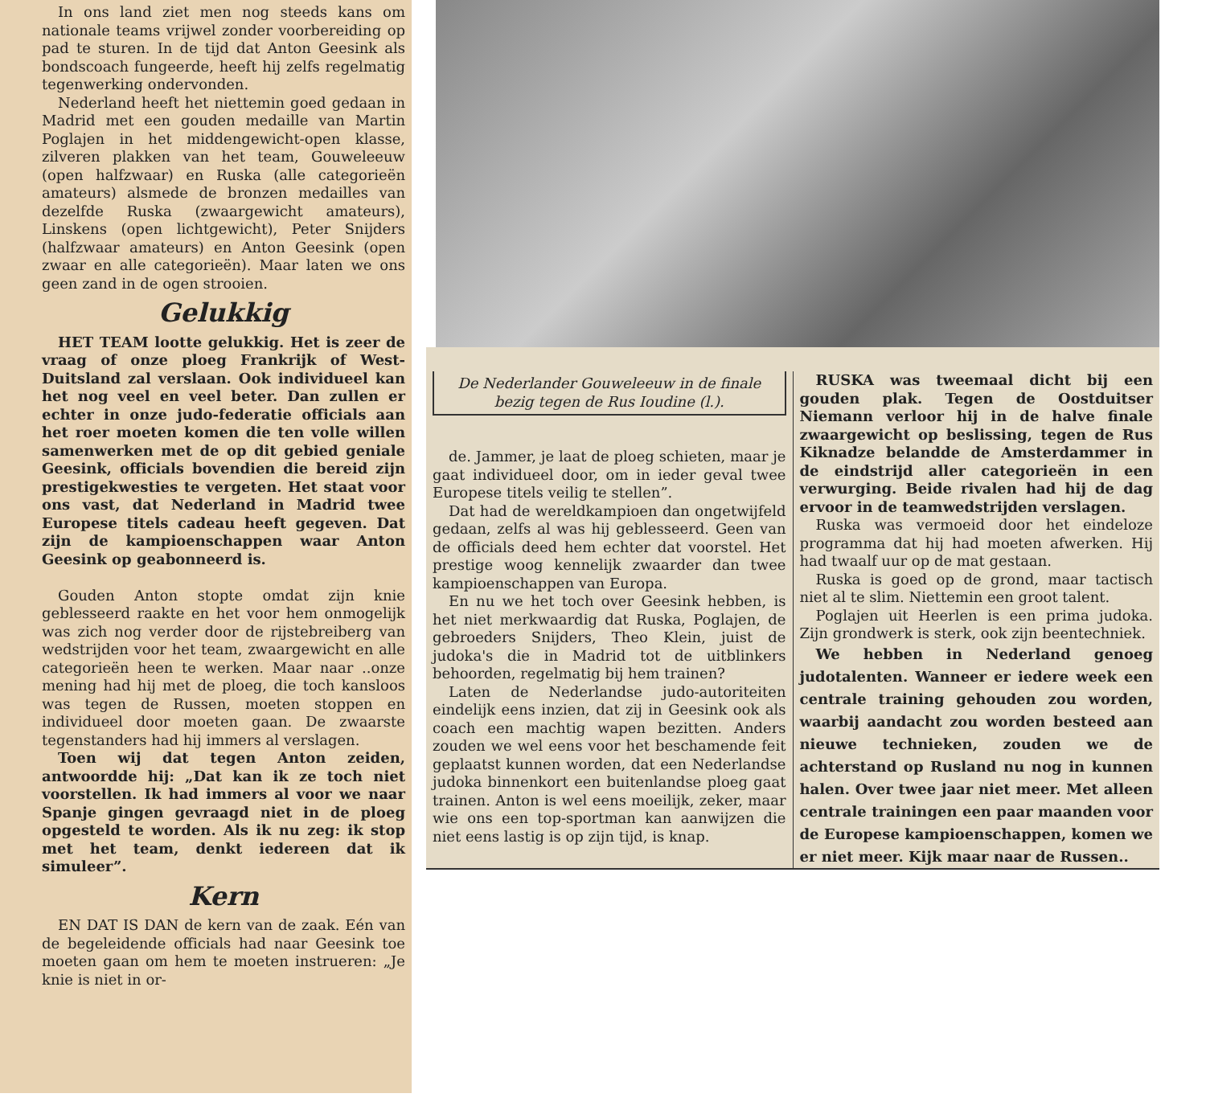In ons land ziet men nog steeds kans om nationale teams vrijwel zonder voorbereiding op pad te sturen. In de tijd dat Anton Geesink als bondscoach fungeerde, heeft hij zelfs regelmatig tegenwerking ondervonden.
Nederland heeft het niettemin goed gedaan in Madrid met een gouden medaille van Martin Poglajen in het middengewicht-open klasse, zilveren plakken van het team, Gouweleeuw (open halfzwaar) en Ruska (alle categorieën amateurs) alsmede de bronzen medailles van dezelfde Ruska (zwaargewicht amateurs), Linskens (open lichtgewicht), Peter Snijders (halfzwaar amateurs) en Anton Geesink (open zwaar en alle categorieën). Maar laten we ons geen zand in de ogen strooien.
Gelukkig
HET TEAM lootte gelukkig. Het is zeer de vraag of onze ploeg Frankrijk of West-Duitsland zal verslaan. Ook individueel kan het nog veel en veel beter. Dan zullen er echter in onze judo-federatie officials aan het roer moeten komen die ten volle willen samenwerken met de op dit gebied geniale Geesink, officials bovendien die bereid zijn prestigekwesties te vergeten. Het staat voor ons vast, dat Nederland in Madrid twee Europese titels cadeau heeft gegeven. Dat zijn de kampioenschappen waar Anton Geesink op geabonneerd is.
Gouden Anton stopte omdat zijn knie geblesseerd raakte en het voor hem onmogelijk was zich nog verder door de rijstebreiberg van wedstrijden voor het team, zwaargewicht en alle categorieën heen te werken. Maar naar ..onze mening had hij met de ploeg, die toch kansloos was tegen de Russen, moeten stoppen en individueel door moeten gaan. De zwaarste tegenstanders had hij immers al verslagen.
Toen wij dat tegen Anton zeiden, antwoordde hij: „Dat kan ik ze toch niet voorstellen. Ik had immers al voor we naar Spanje gingen gevraagd niet in de ploeg opgesteld te worden. Als ik nu zeg: ik stop met het team, denkt iedereen dat ik simuleer”.
Kern
EN DAT IS DAN de kern van de zaak. Eén van de begeleidende officials had naar Geesink toe moeten gaan om hem te moeten instrueren: „Je knie is niet in or-
De Nederlander Gouweleeuw in de finale bezig tegen de Rus Ioudine (l.).
de. Jammer, je laat de ploeg schieten, maar je gaat individueel door, om in ieder geval twee Europese titels veilig te stellen”.
Dat had de wereldkampioen dan ongetwijfeld gedaan, zelfs al was hij geblesseerd. Geen van de officials deed hem echter dat voorstel. Het prestige woog kennelijk zwaarder dan twee kampioenschappen van Europa.
En nu we het toch over Geesink hebben, is het niet merkwaardig dat Ruska, Poglajen, de gebroeders Snijders, Theo Klein, juist de judoka's die in Madrid tot de uitblinkers behoorden, regelmatig bij hem trainen?
Laten de Nederlandse judo-autoriteiten eindelijk eens inzien, dat zij in Geesink ook als coach een machtig wapen bezitten. Anders zouden we wel eens voor het beschamende feit geplaatst kunnen worden, dat een Nederlandse judoka binnenkort een buitenlandse ploeg gaat trainen. Anton is wel eens moeilijk, zeker, maar wie ons een top-sportman kan aanwijzen die niet eens lastig is op zijn tijd, is knap.
RUSKA was tweemaal dicht bij een gouden plak. Tegen de Oostduitser Niemann verloor hij in de halve finale zwaargewicht op beslissing, tegen de Rus Kiknadze belandde de Amsterdammer in de eindstrijd aller categorieën in een verwurging. Beide rivalen had hij de dag ervoor in de teamwedstrijden verslagen.
Ruska was vermoeid door het eindeloze programma dat hij had moeten afwerken. Hij had twaalf uur op de mat gestaan.
Ruska is goed op de grond, maar tactisch niet al te slim. Niettemin een groot talent.
Poglajen uit Heerlen is een prima judoka. Zijn grondwerk is sterk, ook zijn beentechniek.
We hebben in Nederland genoeg judotalenten. Wanneer er iedere week een centrale training gehouden zou worden, waarbij aandacht zou worden besteed aan nieuwe technieken, zouden we de achterstand op Rusland nu nog in kunnen halen. Over twee jaar niet meer. Met alleen centrale trainingen een paar maanden voor de Europese kampioenschappen, komen we er niet meer. Kijk maar naar de Russen..